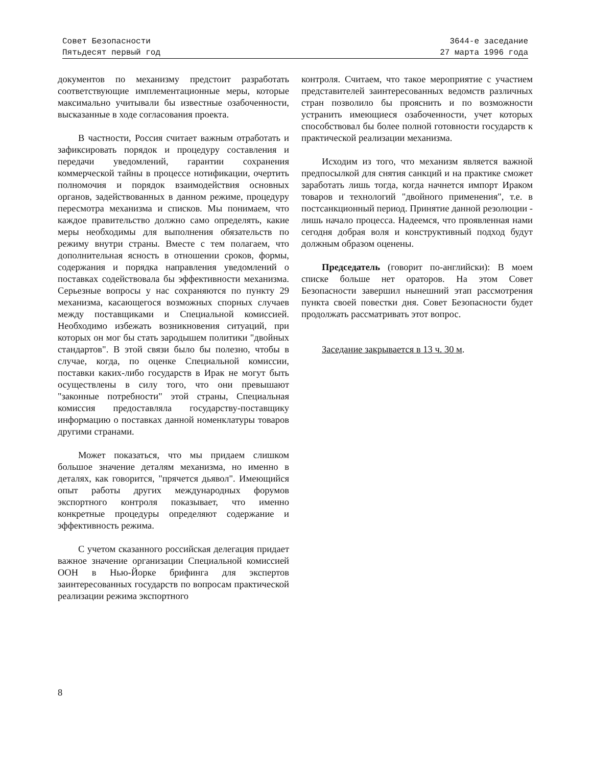Совет Безопасности
Пятьдесят первый год
3644-е заседание
27 марта 1996 года
документов по механизму предстоит разработать соответствующие имплементационные меры, которые максимально учитывали бы известные озабоченности, высказанные в ходе согласования проекта.
В частности, Россия считает важным отработать и зафиксировать порядок и процедуру составления и передачи уведомлений, гарантии сохранения коммерческой тайны в процессе нотификации, очертить полномочия и порядок взаимодействия основных органов, задействованных в данном режиме, процедуру пересмотра механизма и списков. Мы понимаем, что каждое правительство должно само определять, какие меры необходимы для выполнения обязательств по режиму внутри страны. Вместе с тем полагаем, что дополнительная ясность в отношении сроков, формы, содержания и порядка направления уведомлений о поставках содействовала бы эффективности механизма. Серьезные вопросы у нас сохраняются по пункту 29 механизма, касающегося возможных спорных случаев между поставщиками и Специальной комиссией. Необходимо избежать возникновения ситуаций, при которых он мог бы стать зародышем политики "двойных стандартов". В этой связи было бы полезно, чтобы в случае, когда, по оценке Специальной комиссии, поставки каких-либо государств в Ирак не могут быть осуществлены в силу того, что они превышают "законные потребности" этой страны, Специальная комиссия предоставляла государству-поставщику информацию о поставках данной номенклатуры товаров другими странами.
Может показаться, что мы придаем слишком большое значение деталям механизма, но именно в деталях, как говорится, "прячется дьявол". Имеющийся опыт работы других международных форумов экспортного контроля показывает, что именно конкретные процедуры определяют содержание и эффективность режима.
С учетом сказанного российская делегация придает важное значение организации Специальной комиссией ООН в Нью-Йорке брифинга для экспертов заинтересованных государств по вопросам практической реализации режима экспортного
контроля. Считаем, что такое мероприятие с участием представителей заинтересованных ведомств различных стран позволило бы прояснить и по возможности устранить имеющиеся озабоченности, учет которых способствовал бы более полной готовности государств к практической реализации механизма.
Исходим из того, что механизм является важной предпосылкой для снятия санкций и на практике сможет заработать лишь тогда, когда начнется импорт Ираком товаров и технологий "двойного применения", т.е. в постсанкционный период. Принятие данной резолюции - лишь начало процесса. Надеемся, что проявленная нами сегодня добрая воля и конструктивный подход будут должным образом оценены.
Председатель (говорит по-английски): В моем списке больше нет ораторов. На этом Совет Безопасности завершил нынешний этап рассмотрения пункта своей повестки дня. Совет Безопасности будет продолжать рассматривать этот вопрос.
Заседание закрывается в 13 ч. 30 м.
8